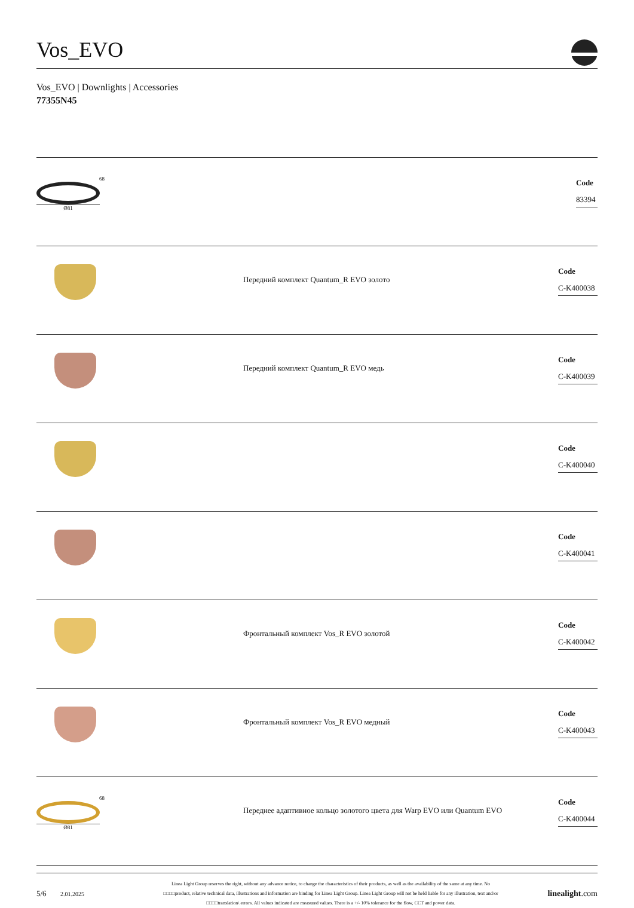Vos_EVO
Vos_EVO | Downlights | Accessories
77355N45
68
Ø81
Code
83394
Передний комплект Quantum_R EVO золото
Code
C-K400038
Передний комплект Quantum_R EVO медь
Code
C-K400039
Code
C-K400040
Code
C-K400041
Фронтальный комплект Vos_R EVO золотой
Code
C-K400042
Фронтальный комплект Vos_R EVO медный
Code
C-K400043
68
Ø81
Переднее адаптивное кольцо золотого цвета для Warp EVO или Quantum EVO
Code
C-K400044
5/6
2.01.2025
Linea Light Group reserves the right, without any advance notice, to change the characteristics of their products, as well as the availability of the same at any time. No
□□□□product, relative technical data, illustrations and information are binding for Linea Light Group. Linea Light Group will not be held liable for any illustration, text and/or
□□□□translation\ errors. All values indicated are measured values. There is a +/- 10% tolerance for the flow, CCT and power data.
linealight.com